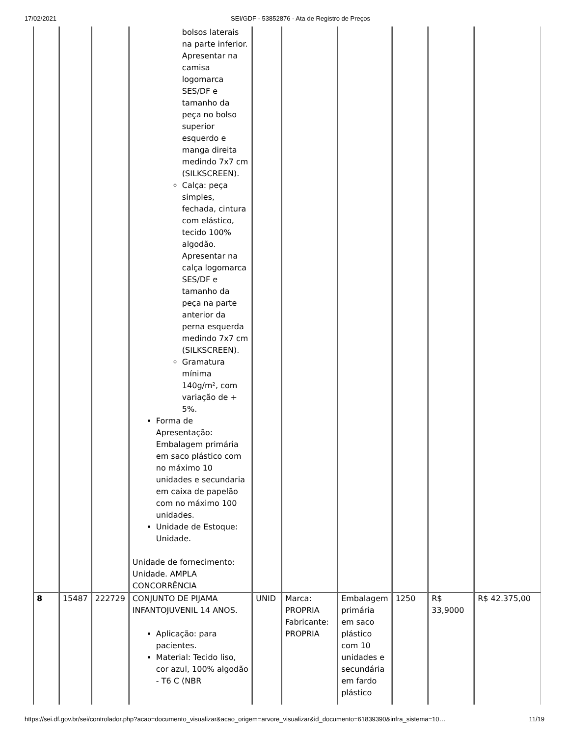17/02/2021 SEI/GDF - 53852876 - Ata de Registro de Preços
| | | | bolsos laterais na parte inferior. Apresentar na camisa logomarca SES/DF e tamanho da peça no bolso superior esquerdo e manga direita medindo 7x7 cm (SILKSCREEN). Calça: peça simples, fechada, cintura com elástico, tecido 100% algodão. Apresentar na calça logomarca SES/DF e tamanho da peça na parte anterior da perna esquerda medindo 7x7 cm (SILKSCREEN). Gramatura mínima 140g/m², com variação de + 5%. Forma de Apresentação: Embalagem primária em saco plástico com no máximo 10 unidades e secundaria em caixa de papelão com no máximo 100 unidades. Unidade de Estoque: Unidade. Unidade de fornecimento: Unidade. AMPLA CONCORRÊNCIA | | | | | | |
| 8 | 15487 | 222729 | CONJUNTO DE PIJAMA INFANTOJUVENIL 14 ANOS. Aplicação: para pacientes. Material: Tecido liso, cor azul, 100% algodão - T6 C (NBR | UNID | Marca: PROPRIA Fabricante: PROPRIA | Embalagem primária em saco plástico com 10 unidades e secundária em fardo plástico | 1250 | R$ 33,9000 | R$ 42.375,00 |
https://sei.df.gov.br/sei/controlador.php?acao=documento_visualizar&acao_origem=arvore_visualizar&id_documento=61839390&infra_sistema=10… 11/19